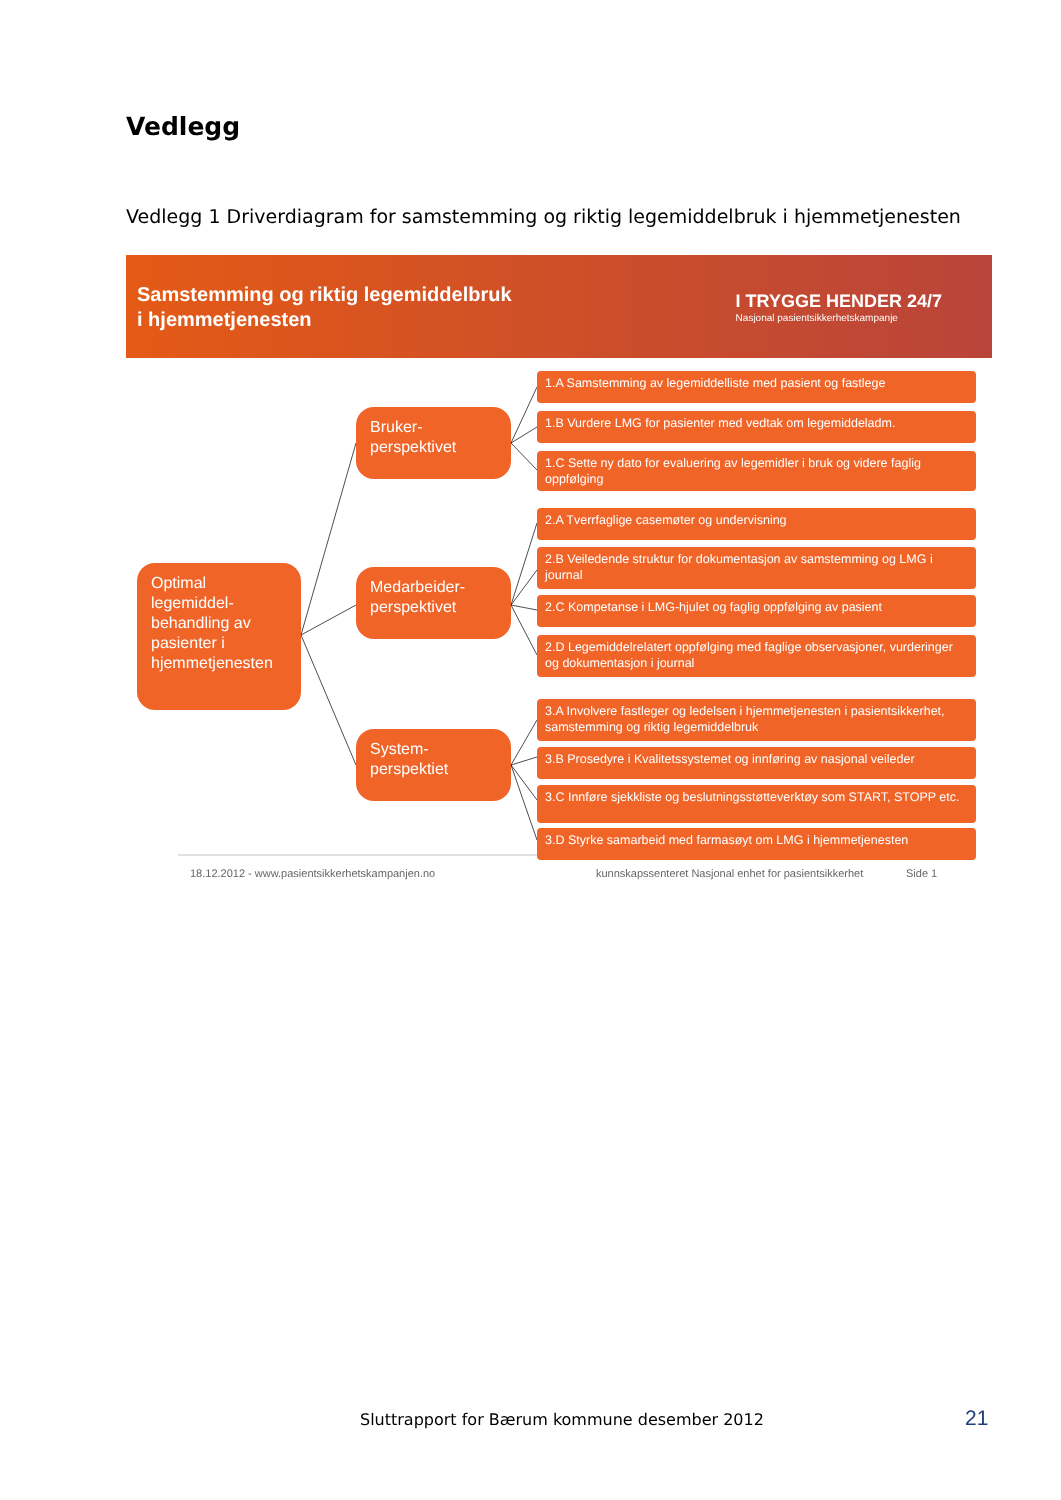Vedlegg
Vedlegg 1 Driverdiagram for samstemming og riktig legemiddelbruk i hjemmetjenesten
Samstemming og riktig legemiddelbruk
i hjemmetjenesten
I TRYGGE HENDER 24/7
Nasjonal pasientsikkerhetskampanje
Optimal legemiddel-behandling av pasienter i hjemmetjenesten
Bruker-perspektivet
Medarbeider-perspektivet
System-perspektiet
1.A Samstemming av legemiddelliste med pasient og fastlege
1.B Vurdere LMG for pasienter med vedtak om legemiddeladm.
1.C Sette ny dato for evaluering av legemidler i bruk og videre faglig oppfølging
2.A Tverrfaglige casemøter og undervisning
2.B Veiledende struktur for dokumentasjon av samstemming og LMG i journal
2.C Kompetanse i LMG-hjulet og faglig oppfølging av pasient
2.D Legemiddelrelatert oppfølging med faglige observasjoner, vurderinger og dokumentasjon i journal
3.A Involvere fastleger og ledelsen i hjemmetjenesten i pasientsikkerhet, samstemming og riktig legemiddelbruk
3.B Prosedyre i Kvalitetssystemet og innføring av nasjonal veileder
3.C Innføre sjekkliste og beslutningsstøtteverktøy som START, STOPP etc.
3.D Styrke samarbeid med farmasøyt om LMG i hjemmetjenesten
18.12.2012 - www.pasientsikkerhetskampanjen.no
kunnskapssenteret Nasjonal enhet for pasientsikkerhet
Side 1
Sluttrapport for Bærum kommune desember 2012
21